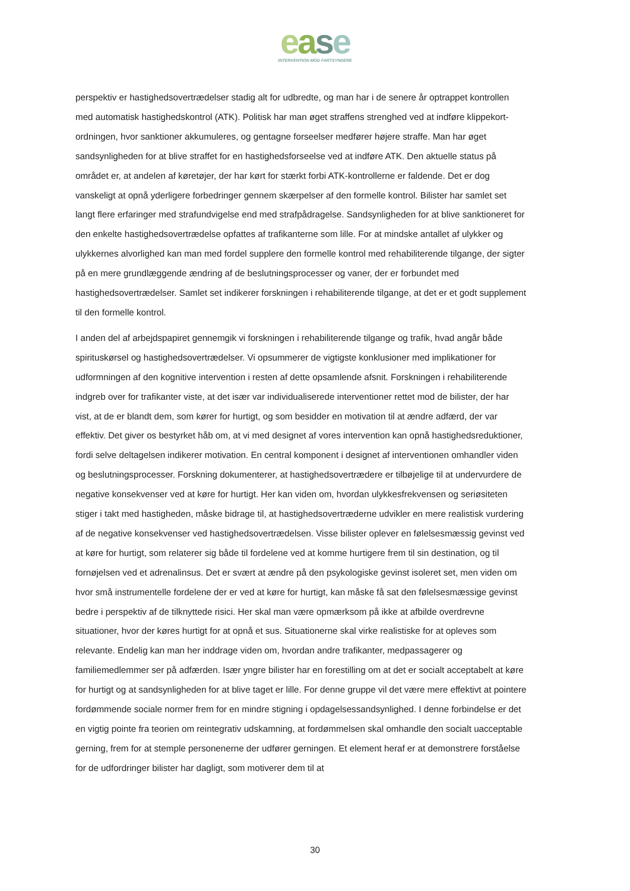ease
INTERVENTION MOD FARTSYNDERE
perspektiv er hastighedsovertrædelser stadig alt for udbredte, og man har i de senere år optrappet kontrollen med automatisk hastighedskontrol (ATK). Politisk har man øget straffens strenghed ved at indføre klippekort-ordningen, hvor sanktioner akkumuleres, og gentagne forseelser medfører højere straffe. Man har øget sandsynligheden for at blive straffet for en hastighedsforseelse ved at indføre ATK. Den aktuelle status på området er, at andelen af køretøjer, der har kørt for stærkt forbi ATK-kontrollerne er faldende. Det er dog vanskeligt at opnå yderligere forbedringer gennem skærpelser af den formelle kontrol. Bilister har samlet set langt flere erfaringer med strafundvigelse end med strafpådragelse. Sandsynligheden for at blive sanktioneret for den enkelte hastighedsovertrædelse opfattes af trafikanterne som lille. For at mindske antallet af ulykker og ulykkernes alvorlighed kan man med fordel supplere den formelle kontrol med rehabiliterende tilgange, der sigter på en mere grundlæggende ændring af de beslutningsprocesser og vaner, der er forbundet med hastighedsovertrædelser. Samlet set indikerer forskningen i rehabiliterende tilgange, at det er et godt supplement til den formelle kontrol.
I anden del af arbejdspapiret gennemgik vi forskningen i rehabiliterende tilgange og trafik, hvad angår både spirituskørsel og hastighedsovertrædelser. Vi opsummerer de vigtigste konklusioner med implikationer for udformningen af den kognitive intervention i resten af dette opsamlende afsnit. Forskningen i rehabiliterende indgreb over for trafikanter viste, at det især var individualiserede interventioner rettet mod de bilister, der har vist, at de er blandt dem, som kører for hurtigt, og som besidder en motivation til at ændre adfærd, der var effektiv. Det giver os bestyrket håb om, at vi med designet af vores intervention kan opnå hastighedsreduktioner, fordi selve deltagelsen indikerer motivation. En central komponent i designet af interventionen omhandler viden og beslutningsprocesser. Forskning dokumenterer, at hastighedsovertrædere er tilbøjelige til at undervurdere de negative konsekvenser ved at køre for hurtigt. Her kan viden om, hvordan ulykkesfrekvensen og seriøsiteten stiger i takt med hastigheden, måske bidrage til, at hastighedsovertræderne udvikler en mere realistisk vurdering af de negative konsekvenser ved hastighedsovertrædelsen. Visse bilister oplever en følelsesmæssig gevinst ved at køre for hurtigt, som relaterer sig både til fordelene ved at komme hurtigere frem til sin destination, og til fornøjelsen ved et adrenalinsus. Det er svært at ændre på den psykologiske gevinst isoleret set, men viden om hvor små instrumentelle fordelene der er ved at køre for hurtigt, kan måske få sat den følelsesmæssige gevinst bedre i perspektiv af de tilknyttede risici. Her skal man være opmærksom på ikke at afbilde overdrevne situationer, hvor der køres hurtigt for at opnå et sus. Situationerne skal virke realistiske for at opleves som relevante. Endelig kan man her inddrage viden om, hvordan andre trafikanter, medpassagerer og familiemedlemmer ser på adfærden. Især yngre bilister har en forestilling om at det er socialt acceptabelt at køre for hurtigt og at sandsynligheden for at blive taget er lille. For denne gruppe vil det være mere effektivt at pointere fordømmende sociale normer frem for en mindre stigning i opdagelsessandsynlighed. I denne forbindelse er det en vigtig pointe fra teorien om reintegrativ udskamning, at fordømmelsen skal omhandle den socialt uacceptable gerning, frem for at stemple personenerne der udfører gerningen. Et element heraf er at demonstrere forståelse for de udfordringer bilister har dagligt, som motiverer dem til at
30